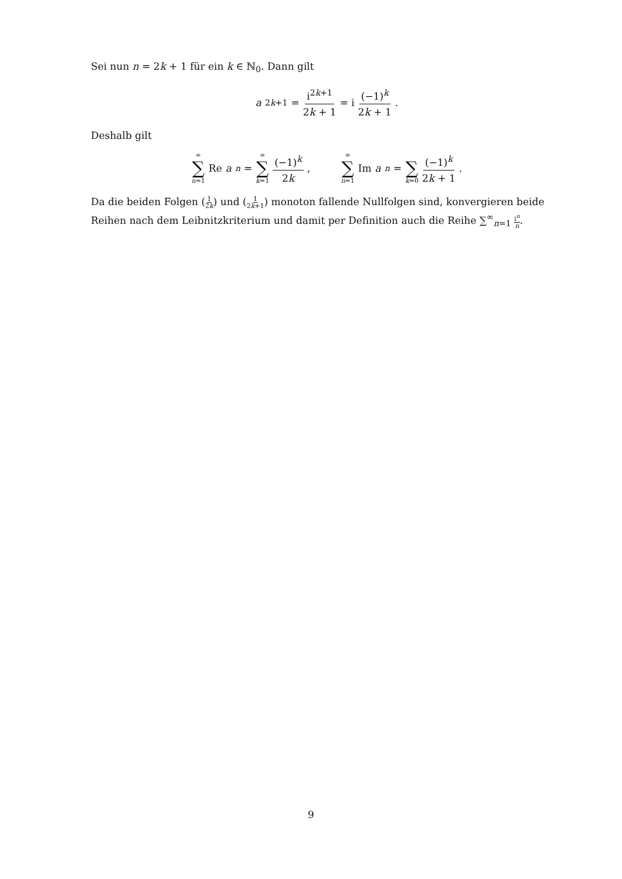Sei nun n = 2k + 1 für ein k ∈ ℕ<sub>0</sub>. Dann gilt
a<sub>2k+1</sub> = i<sup>2k+1</sup> 2k + 1 = i (−1)<sup>k</sup> 2k + 1.
Deshalb gilt
∞ ∑ n=1 Re a<sub>n</sub> = ∞ ∑ k=1 (−1)<sup>k</sup> 2k, ∞ ∑ n=1 Im a<sub>n</sub> = ∑ k=0 (−1)<sup>k</sup> 2k + 1.
Da die beiden Folgen (1 2k) und (1 2k+1) monoton fallende Nullfolgen sind, konvergieren beide Reihen nach dem Leibnitzkriterium und damit per Definition auch die Reihe ∑<sup>∞</sup><sub>n=1</sub> i<sup>n</sup> n.
9